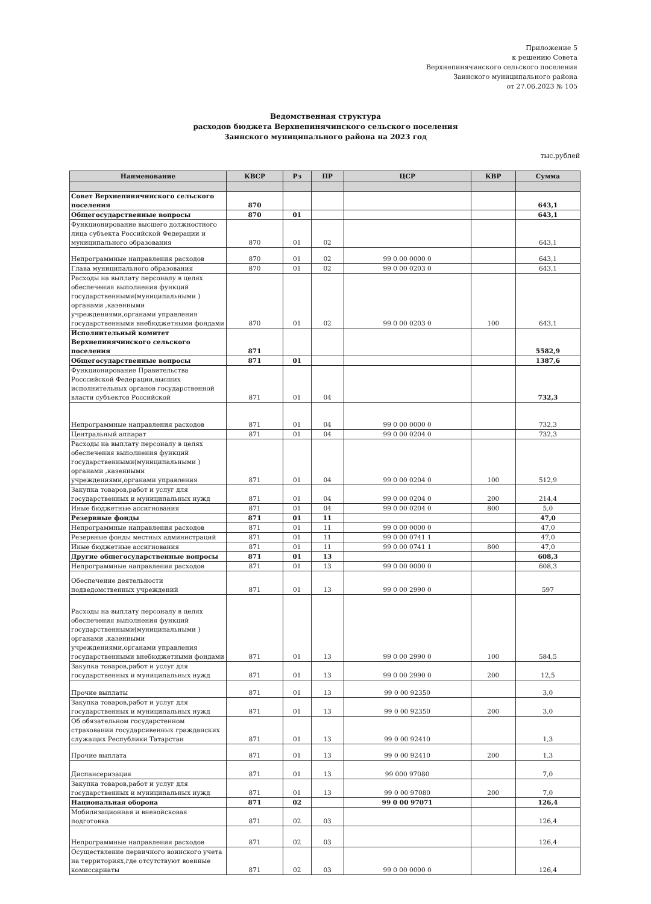Приложение 5
к решению Совета
Верхнепинячинского сельского поселения
Заинского муниципального района
от 27.06.2023 № 105
Ведомственная структура
расходов бюджета Верхнепинячинского сельского поселения
Заинского муниципального района на 2023 год
тыс.рублей
| Наименование | КВСР | Рз | ПР | ЦСР | КВР | Сумма |
| --- | --- | --- | --- | --- | --- | --- |
| Совет Верхнепинячинского сельского поселения | 870 | | | | | 643,1 |
| Общегосударственные вопросы | 870 | 01 | | | | 643,1 |
| Функционирование высшего должностного лица субъекта Российской Федерации и муниципального образования | 870 | 01 | 02 | | | 643,1 |
| Непрограммные направления расходов | 870 | 01 | 02 | 99 0 00 0000 0 | | 643,1 |
| Глава муниципального образования | 870 | 01 | 02 | 99 0 00 0203 0 | | 643,1 |
| Расходы на выплату персоналу в целях обеспечения выполнения функций государственными(муниципальными ) органами ,казенными учреждениями,органами управления государственными внебюджетными фондами | 870 | 01 | 02 | 99 0 00 0203 0 | 100 | 643,1 |
| Исполнительный комитет Верхнепинячинского сельского поселения | 871 | | | | | 5582,9 |
| Общегосударственные вопросы | 871 | 01 | | | | 1387,6 |
| Функционирование Правительства Росссийской Федерации,высших исполнительных органов государственной власти субъектов Российской | 871 | 01 | 04 | | | 732,3 |
| Непрограммные направления расходов | 871 | 01 | 04 | 99 0 00 0000 0 | | 732,3 |
| Центральный аппарат | 871 | 01 | 04 | 99 0 00 0204 0 | | 732,3 |
| Расходы на выплату персоналу в целях обеспечения выполнения функций государственными(муниципальными ) органами ,казенными учреждениями,органами управления | 871 | 01 | 04 | 99 0 00 0204 0 | 100 | 512,9 |
| Закупка товаров,работ и услуг для государственных и муниципальных нужд | 871 | 01 | 04 | 99 0 00 0204 0 | 200 | 214,4 |
| Иные бюджетные ассигнования | 871 | 01 | 04 | 99 0 00 0204 0 | 800 | 5,0 |
| Резервные фонды | 871 | 01 | 11 | | | 47,0 |
| Непрограммные направления расходов | 871 | 01 | 11 | 99 0 00 0000 0 | | 47,0 |
| Резервные фонды местных администраций | 871 | 01 | 11 | 99 0 00 0741 1 | | 47,0 |
| Иные бюджетные ассигнования | 871 | 01 | 11 | 99 0 00 0741 1 | 800 | 47,0 |
| Другие общегосударственные вопросы | 871 | 01 | 13 | | | 608,3 |
| Непрограммные направления расходов | 871 | 01 | 13 | 99 0 00 0000 0 | | 608,3 |
| Обеспечение деятельности подведомственных учреждений | 871 | 01 | 13 | 99 0 00 2990 0 | | 597 |
| Расходы на выплату персоналу в целях обеспечения выполнения функций государственными(муниципальными ) органами ,казенными учреждениями,органами управления государственными внебюджетными фондами | 871 | 01 | 13 | 99 0 00 2990 0 | 100 | 584,5 |
| Закупка товаров,работ и услуг для государственных и муниципальных нужд | 871 | 01 | 13 | 99 0 00 2990 0 | 200 | 12,5 |
| Прочие выплаты | 871 | 01 | 13 | 99 0 00 92350 | | 3,0 |
| Закупка товаров,работ и услуг для государственных и муниципальных нужд | 871 | 01 | 13 | 99 0 00 92350 | 200 | 3,0 |
| Об обязательном государстенном страховании государсивенных гражданских служащих Республики Татарстан | 871 | 01 | 13 | 99 0 00 92410 | | 1,3 |
| Прочие выплата | 871 | 01 | 13 | 99 0 00 92410 | 200 | 1,3 |
| Диспансеризация | 871 | 01 | 13 | 99 000 97080 | | 7,0 |
| Закупка товаров,работ и услуг для государственных и муниципальных нужд | 871 | 01 | 13 | 99 0 00 97080 | 200 | 7,0 |
| Национальная оборона | 871 | 02 | | 99 0 00 97071 | | 126,4 |
| Мобилизационная и вневойсковая подготовка | 871 | 02 | 03 | | | 126,4 |
| Непрограммные направления расходов | 871 | 02 | 03 | | | 126,4 |
| Осуществление первичного воинского учета на территориях,где отсутствуют военные комиссариаты | 871 | 02 | 03 | 99 0 00 0000 0 | | 126,4 |